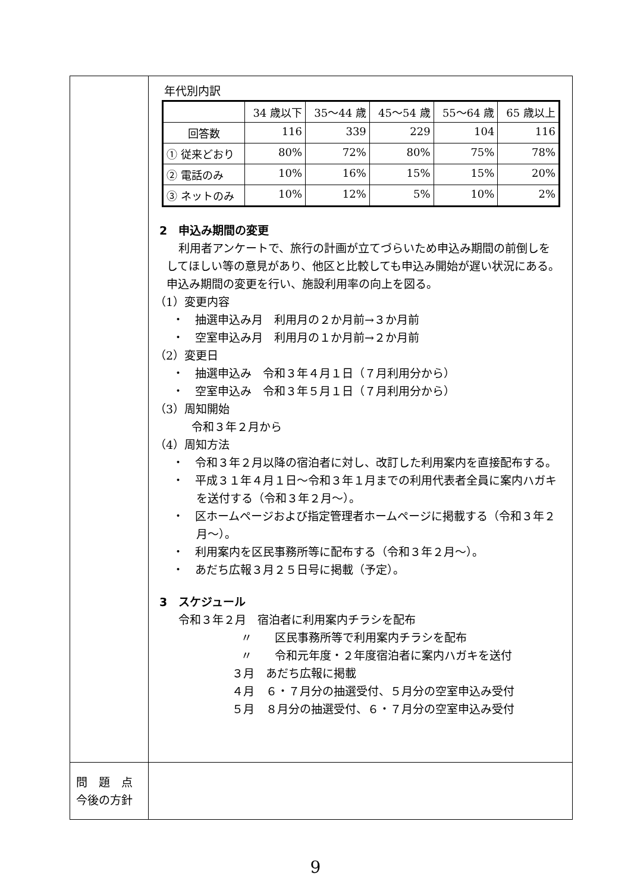| | 年代別内訳 / / 34 歳以下 / 35～44 歳 / 45～54 歳 / 55～64 歳 / 65 歳以上 / / 回答数 / 116 / 339 / 229 / 104 / 116 / / ① 従来どおり / 80% / 72% / 80% / 75% / 78% / / ② 電話のみ / 10% / 16% / 15% / 15% / 20% / / ③ ネットのみ / 10% / 12% / 5% / 10% / 2% / 2 申込み期間の変更 利用者アンケートで、旅行の計画が立てづらいため申込み期間の前倒しをしてほしい等の意見があり、他区と比較しても申込み開始が遅い状況にある。申込み期間の変更を行い、施設利用率の向上を図る。 （1）変更内容 ・ 抽選申込み月 利用月の２か月前→３か月前 ・ 空室申込み月 利用月の１か月前→２か月前 （2）変更日 ・ 抽選申込み 令和３年４月１日（７月利用分から） ・ 空室申込み 令和３年５月１日（７月利用分から） （3）周知開始 令和３年２月から （4）周知方法 ・ 令和３年２月以降の宿泊者に対し、改訂した利用案内を直接配布する。 ・ 平成３１年４月１日～令和３年１月までの利用代表者全員に案内ハガキを送付する（令和３年２月～）。 ・ 区ホームページおよび指定管理者ホームページに掲載する（令和３年２月～）。 ・ 利用案内を区民事務所等に配布する（令和３年２月～）。 ・ あだち広報３月２５日号に掲載（予定）。 3 スケジュール 令和３年２月 宿泊者に利用案内チラシを配布 〃 区民事務所等で利用案内チラシを配布 〃 令和元年度・２年度宿泊者に案内ハガキを送付 ３月 あだち広報に掲載 ４月 ６・７月分の抽選受付、５月分の空室申込み受付 ５月 ８月分の抽選受付、６・７月分の空室申込み受付 |
| 問 題 点 今後の方針 | |
9